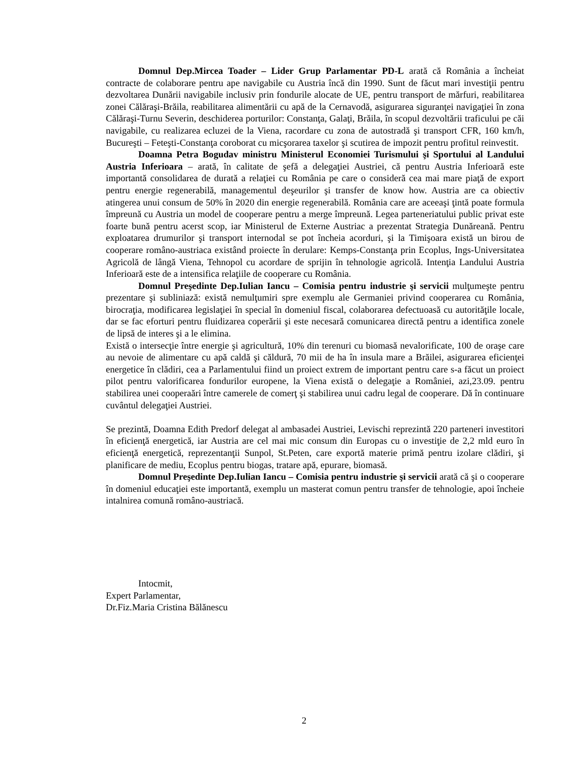Domnul Dep.Mircea Toader – Lider Grup Parlamentar PD-L arată că România a încheiat contracte de colaborare pentru ape navigabile cu Austria încă din 1990. Sunt de făcut mari investiţii pentru dezvoltarea Dunării navigabile inclusiv prin fondurile alocate de UE, pentru transport de mărfuri, reabilitarea zonei Călăraşi-Brăila, reabilitarea alimentării cu apă de la Cernavodă, asigurarea siguranţei navigaţiei în zona Călăraşi-Turnu Severin, deschiderea porturilor: Constanţa, Galaţi, Brăila, în scopul dezvoltării traficului pe căi navigabile, cu realizarea ecluzei de la Viena, racordare cu zona de autostradă şi transport CFR, 160 km/h, Bucureşti – Feteşti-Constanţa coroborat cu micşorarea taxelor şi scutirea de impozit pentru profitul reinvestit.
Doamna Petra Bogudav ministru Ministerul Economiei Turismului şi Sportului al Landului Austria Inferioara – arată, în calitate de şefă a delegaţiei Austriei, că pentru Austria Inferioară este importantă consolidarea de durată a relaţiei cu România pe care o consideră cea mai mare piaţă de export pentru energie regenerabilă, managementul deşeurilor şi transfer de know how. Austria are ca obiectiv atingerea unui consum de 50% în 2020 din energie regenerabilă. România care are aceeaşi ţintă poate formula împreună cu Austria un model de cooperare pentru a merge împreună. Legea parteneriatului public privat este foarte bună pentru acerst scop, iar Ministerul de Externe Austriac a prezentat Strategia Dunăreană. Pentru exploatarea drumurilor şi transport internodal se pot încheia acorduri, şi la Timişoara există un birou de cooperare româno-austriaca existând proiecte în derulare: Kemps-Constanţa prin Ecoplus, Ings-Universitatea Agricolă de lângă Viena, Tehnopol cu acordare de sprijin în tehnologie agricolă. Intenţia Landului Austria Inferioară este de a intensifica relaţiile de cooperare cu România.
Domnul Preşedinte Dep.Iulian Iancu – Comisia pentru industrie şi servicii mulţumeşte pentru prezentare şi subliniază: există nemulţumiri spre exemplu ale Germaniei privind cooperarea cu România, birocraţia, modificarea legislaţiei în special în domeniul fiscal, colaborarea defectuoasă cu autorităţile locale, dar se fac eforturi pentru fluidizarea coperării şi este necesară comunicarea directă pentru a identifica zonele de lipsă de interes şi a le elimina.
Există o intersecţie între energie şi agricultură, 10% din terenuri cu biomasă nevalorificate, 100 de oraşe care au nevoie de alimentare cu apă caldă şi căldură, 70 mii de ha în insula mare a Brăilei, asigurarea eficienţei energetice în clădiri, cea a Parlamentului fiind un proiect extrem de important pentru care s-a făcut un proiect pilot pentru valorificarea fondurilor europene, la Viena există o delegaţie a României, azi,23.09. pentru stabilirea unei cooperaări între camerele de comerţ şi stabilirea unui cadru legal de cooperare. Dă în continuare cuvântul delegaţiei Austriei.
Se prezintă, Doamna Edith Predorf delegat al ambasadei Austriei, Levischi reprezintă 220 parteneri investitori în eficienţă energetică, iar Austria are cel mai mic consum din Europas cu o investiţie de 2,2 mld euro în eficienţă energetică, reprezentanţii Sunpol, St.Peten, care exportă materie primă pentru izolare clădiri, şi planificare de mediu, Ecoplus pentru biogas, tratare apă, epurare, biomasă.
Domnul Preşedinte Dep.Iulian Iancu – Comisia pentru industrie şi servicii arată că şi o cooperare în domeniul educaţiei este importantă, exemplu un masterat comun pentru transfer de tehnologie, apoi încheie intalnirea comună româno-austriacă.
Intocmit,
Expert Parlamentar,
Dr.Fiz.Maria Cristina Bălănescu
2